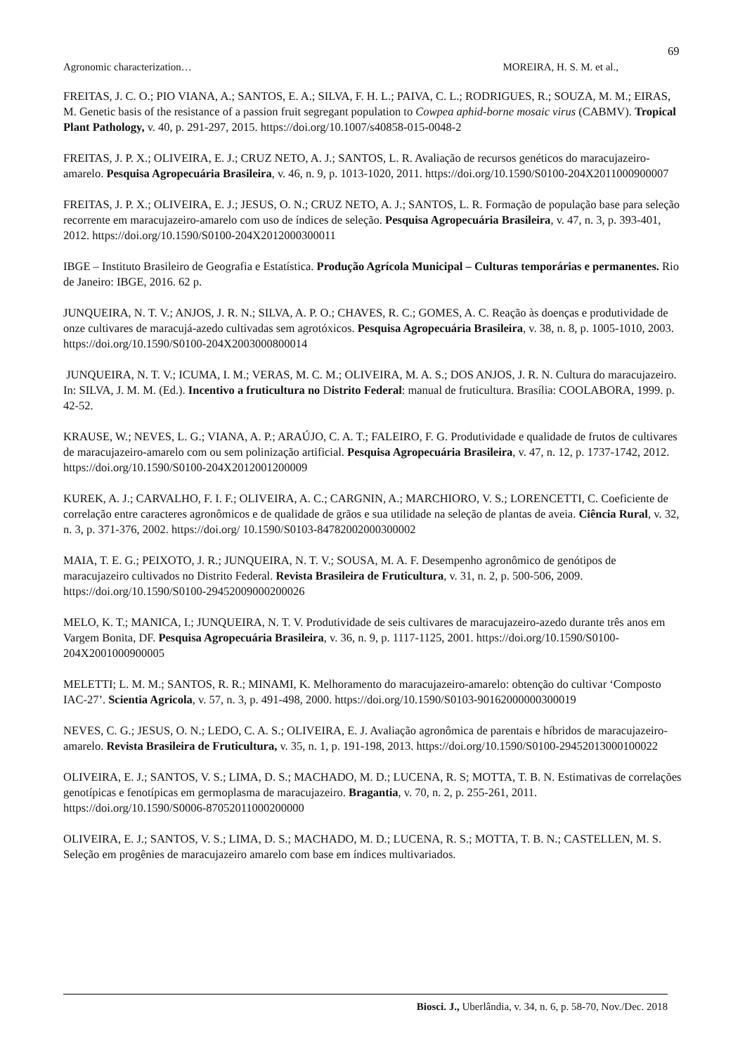69
Agronomic characterization… MOREIRA, H. S. M. et al.,
FREITAS, J. C. O.; PIO VIANA, A.; SANTOS, E. A.; SILVA, F. H. L.; PAIVA, C. L.; RODRIGUES, R.; SOUZA, M. M.; EIRAS, M. Genetic basis of the resistance of a passion fruit segregant population to Cowpea aphid-borne mosaic virus (CABMV). Tropical Plant Pathology, v. 40, p. 291-297, 2015. https://doi.org/10.1007/s40858-015-0048-2
FREITAS, J. P. X.; OLIVEIRA, E. J.; CRUZ NETO, A. J.; SANTOS, L. R. Avaliação de recursos genéticos do maracujazeiro-amarelo. Pesquisa Agropecuária Brasileira, v. 46, n. 9, p. 1013-1020, 2011. https://doi.org/10.1590/S0100-204X2011000900007
FREITAS, J. P. X.; OLIVEIRA, E. J.; JESUS, O. N.; CRUZ NETO, A. J.; SANTOS, L. R. Formação de população base para seleção recorrente em maracujazeiro-amarelo com uso de índices de seleção. Pesquisa Agropecuária Brasileira, v. 47, n. 3, p. 393-401, 2012. https://doi.org/10.1590/S0100-204X2012000300011
IBGE – Instituto Brasileiro de Geografia e Estatística. Produção Agrícola Municipal – Culturas temporárias e permanentes. Rio de Janeiro: IBGE, 2016. 62 p.
JUNQUEIRA, N. T. V.; ANJOS, J. R. N.; SILVA, A. P. O.; CHAVES, R. C.; GOMES, A. C. Reação às doenças e produtividade de onze cultivares de maracujá-azedo cultivadas sem agrotóxicos. Pesquisa Agropecuária Brasileira, v. 38, n. 8, p. 1005-1010, 2003. https://doi.org/10.1590/S0100-204X2003000800014
JUNQUEIRA, N. T. V.; ICUMA, I. M.; VERAS, M. C. M.; OLIVEIRA, M. A. S.; DOS ANJOS, J. R. N. Cultura do maracujazeiro. In: SILVA, J. M. M. (Ed.). Incentivo a fruticultura no Distrito Federal: manual de fruticultura. Brasília: COOLABORA, 1999. p. 42-52.
KRAUSE, W.; NEVES, L. G.; VIANA, A. P.; ARAÚJO, C. A. T.; FALEIRO, F. G. Produtividade e qualidade de frutos de cultivares de maracujazeiro‑amarelo com ou sem polinização artificial. Pesquisa Agropecuária Brasileira, v. 47, n. 12, p. 1737-1742, 2012. https://doi.org/10.1590/S0100-204X2012001200009
KUREK, A. J.; CARVALHO, F. I. F.; OLIVEIRA, A. C.; CARGNIN, A.; MARCHIORO, V. S.; LORENCETTI, C. Coeficiente de correlação entre caracteres agronômicos e de qualidade de grãos e sua utilidade na seleção de plantas de aveia. Ciência Rural, v. 32, n. 3, p. 371-376, 2002. https://doi.org/ 10.1590/S0103-84782002000300002
MAIA, T. E. G.; PEIXOTO, J. R.; JUNQUEIRA, N. T. V.; SOUSA, M. A. F. Desempenho agronômico de genótipos de maracujazeiro cultivados no Distrito Federal. Revista Brasileira de Fruticultura, v. 31, n. 2, p. 500-506, 2009. https://doi.org/10.1590/S0100-29452009000200026
MELO, K. T.; MANICA, I.; JUNQUEIRA, N. T. V. Produtividade de seis cultivares de maracujazeiro-azedo durante três anos em Vargem Bonita, DF. Pesquisa Agropecuária Brasileira, v. 36, n. 9, p. 1117-1125, 2001. https://doi.org/10.1590/S0100-204X2001000900005
MELETTI; L. M. M.; SANTOS, R. R.; MINAMI, K. Melhoramento do maracujazeiro-amarelo: obtenção do cultivar ‘Composto IAC-27’. Scientia Agricola, v. 57, n. 3, p. 491-498, 2000. https://doi.org/10.1590/S0103-90162000000300019
NEVES, C. G.; JESUS, O. N.; LEDO, C. A. S.; OLIVEIRA, E. J. Avaliação agronômica de parentais e híbridos de maracujazeiro-amarelo. Revista Brasileira de Fruticultura, v. 35, n. 1, p. 191-198, 2013. https://doi.org/10.1590/S0100-29452013000100022
OLIVEIRA, E. J.; SANTOS, V. S.; LIMA, D. S.; MACHADO, M. D.; LUCENA, R. S; MOTTA, T. B. N. Estimativas de correlações genotípicas e fenotípicas em germoplasma de maracujazeiro. Bragantia, v. 70, n. 2, p. 255-261, 2011. https://doi.org/10.1590/S0006-87052011000200000
OLIVEIRA, E. J.; SANTOS, V. S.; LIMA, D. S.; MACHADO, M. D.; LUCENA, R. S.; MOTTA, T. B. N.; CASTELLEN, M. S. Seleção em progênies de maracujazeiro amarelo com base em índices multivariados.
Biosci. J., Uberlândia, v. 34, n. 6, p. 58-70, Nov./Dec. 2018